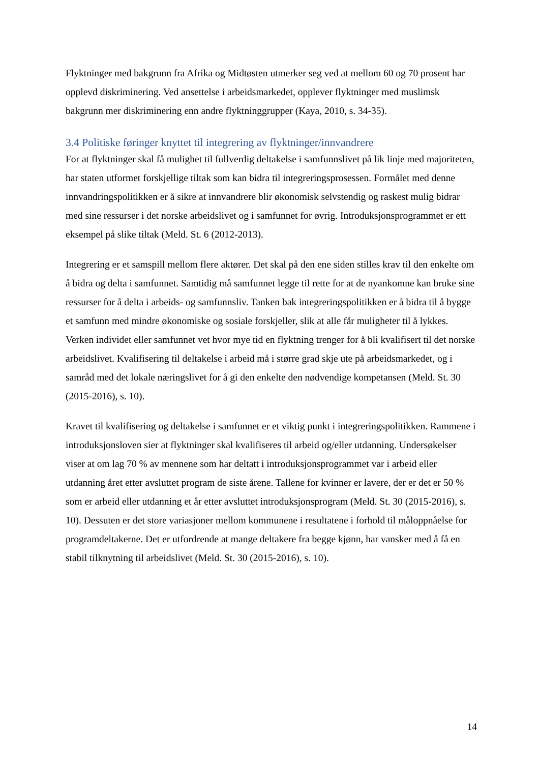Flyktninger med bakgrunn fra Afrika og Midtøsten utmerker seg ved at mellom 60 og 70 prosent har opplevd diskriminering. Ved ansettelse i arbeidsmarkedet, opplever flyktninger med muslimsk bakgrunn mer diskriminering enn andre flyktninggrupper (Kaya, 2010, s. 34-35).
3.4 Politiske føringer knyttet til integrering av flyktninger/innvandrere
For at flyktninger skal få mulighet til fullverdig deltakelse i samfunnslivet på lik linje med majoriteten, har staten utformet forskjellige tiltak som kan bidra til integreringsprosessen. Formålet med denne innvandringspolitikken er å sikre at innvandrere blir økonomisk selvstendig og raskest mulig bidrar med sine ressurser i det norske arbeidslivet og i samfunnet for øvrig. Introduksjonsprogrammet er ett eksempel på slike tiltak (Meld. St. 6 (2012-2013).
Integrering er et samspill mellom flere aktører. Det skal på den ene siden stilles krav til den enkelte om å bidra og delta i samfunnet. Samtidig må samfunnet legge til rette for at de nyankomne kan bruke sine ressurser for å delta i arbeids- og samfunnsliv. Tanken bak integreringspolitikken er å bidra til å bygge et samfunn med mindre økonomiske og sosiale forskjeller, slik at alle får muligheter til å lykkes. Verken individet eller samfunnet vet hvor mye tid en flyktning trenger for å bli kvalifisert til det norske arbeidslivet. Kvalifisering til deltakelse i arbeid må i større grad skje ute på arbeidsmarkedet, og i samråd med det lokale næringslivet for å gi den enkelte den nødvendige kompetansen (Meld. St. 30 (2015-2016), s. 10).
Kravet til kvalifisering og deltakelse i samfunnet er et viktig punkt i integreringspolitikken. Rammene i introduksjonsloven sier at flyktninger skal kvalifiseres til arbeid og/eller utdanning. Undersøkelser viser at om lag 70 % av mennene som har deltatt i introduksjonsprogrammet var i arbeid eller utdanning året etter avsluttet program de siste årene. Tallene for kvinner er lavere, der er det er 50 % som er arbeid eller utdanning et år etter avsluttet introduksjonsprogram (Meld. St. 30 (2015-2016), s. 10). Dessuten er det store variasjoner mellom kommunene i resultatene i forhold til måloppnåelse for programdeltakerne. Det er utfordrende at mange deltakere fra begge kjønn, har vansker med å få en stabil tilknytning til arbeidslivet (Meld. St. 30 (2015-2016), s. 10).
14